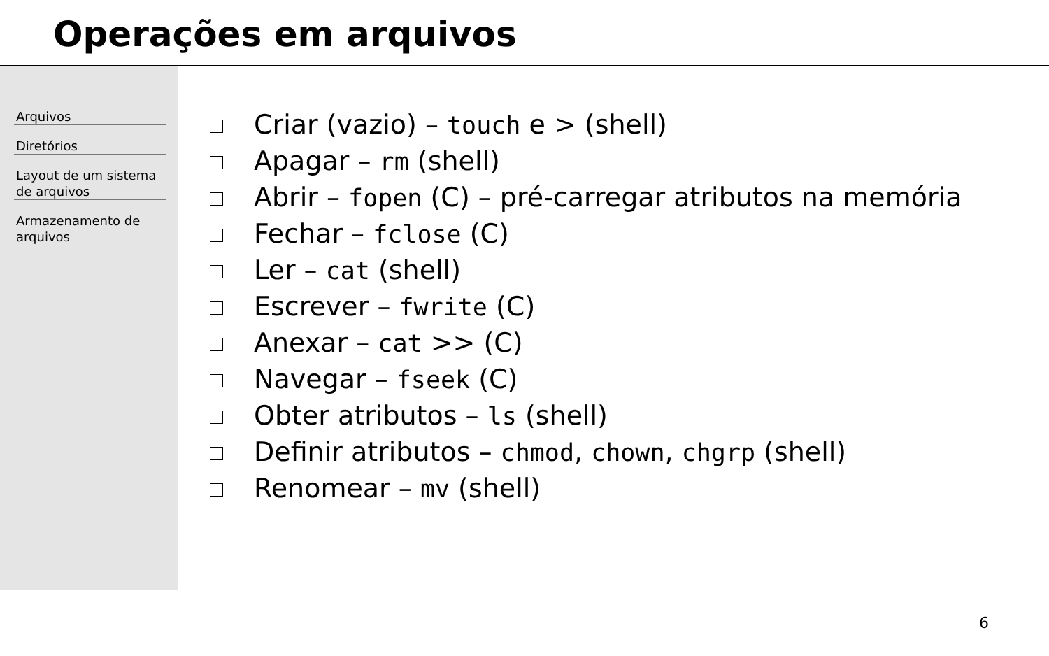Operações em arquivos
Arquivos
Diretórios
Layout de um sistema de arquivos
Armazenamento de arquivos
Criar (vazio) – touch e > (shell)
Apagar – rm (shell)
Abrir – fopen (C) – pré-carregar atributos na memória
Fechar – fclose (C)
Ler – cat (shell)
Escrever – fwrite (C)
Anexar – cat >> (C)
Navegar – fseek (C)
Obter atributos – ls (shell)
Definir atributos – chmod, chown, chgrp (shell)
Renomear – mv (shell)
6